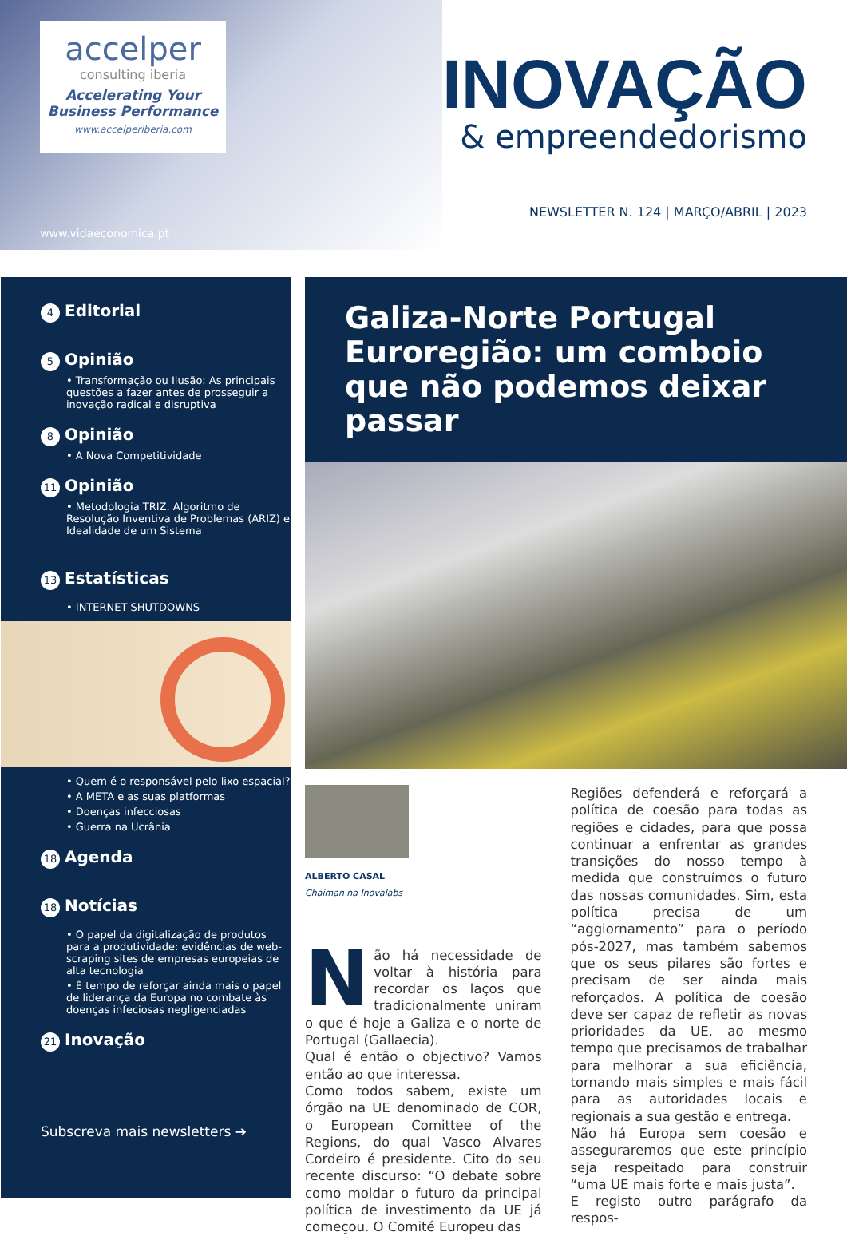accelper
consulting iberia
Accelerating Your
Business Performance
www.accelperiberia.com
www.vidaeconomica.pt
INOVAÇÃO
& empreendedorismo
NEWSLETTER N. 124 | MARÇO/ABRIL | 2023
4 Editorial
5 Opinião
• Transformação ou Ilusão: As principais questões a fazer antes de prosseguir a inovação radical e disruptiva
8 Opinião
• A Nova Competitividade
11 Opinião
• Metodologia TRIZ. Algoritmo de Resolução Inventiva de Problemas (ARIZ) e Idealidade de um Sistema
13 Estatísticas
• INTERNET SHUTDOWNS
• Quem é o responsável pelo lixo espacial?
• A META e as suas platformas
• Doenças infecciosas
• Guerra na Ucrânia
18 Agenda
18 Notícias
• O papel da digitalização de produtos para a produtividade: evidências de web-scraping sites de empresas europeias de alta tecnologia
• É tempo de reforçar ainda mais o papel de liderança da Europa no combate às doenças infeciosas negligenciadas
21 Inovação
Subscreva mais newsletters ➔
Galiza-Norte Portugal Euroregião: um comboio que não podemos deixar passar
ALBERTO CASAL
Chaiman na Inovalabs
Não há necessidade de voltar à história para recordar os laços que tradicionalmente uniram o que é hoje a Galiza e o norte de Portugal (Gallaecia).
Qual é então o objectivo? Vamos então ao que interessa.
Como todos sabem, existe um órgão na UE denominado de COR, o European Comittee of the Regions, do qual Vasco Alvares Cordeiro é presidente. Cito do seu recente discurso: “O debate sobre como moldar o futuro da principal política de investimento da UE já começou. O Comité Europeu das
Regiões defenderá e reforçará a política de coesão para todas as regiões e cidades, para que possa continuar a enfrentar as grandes transições do nosso tempo à medida que construímos o futuro das nossas comunidades. Sim, esta política precisa de um “aggiornamento” para o período pós-2027, mas também sabemos que os seus pilares são fortes e precisam de ser ainda mais reforçados. A política de coesão deve ser capaz de refletir as novas prioridades da UE, ao mesmo tempo que precisamos de trabalhar para melhorar a sua eficiência, tornando mais simples e mais fácil para as autoridades locais e regionais a sua gestão e entrega.
Não há Europa sem coesão e asseguraremos que este princípio seja respeitado para construir “uma UE mais forte e mais justa”.
E registo outro parágrafo da respos-